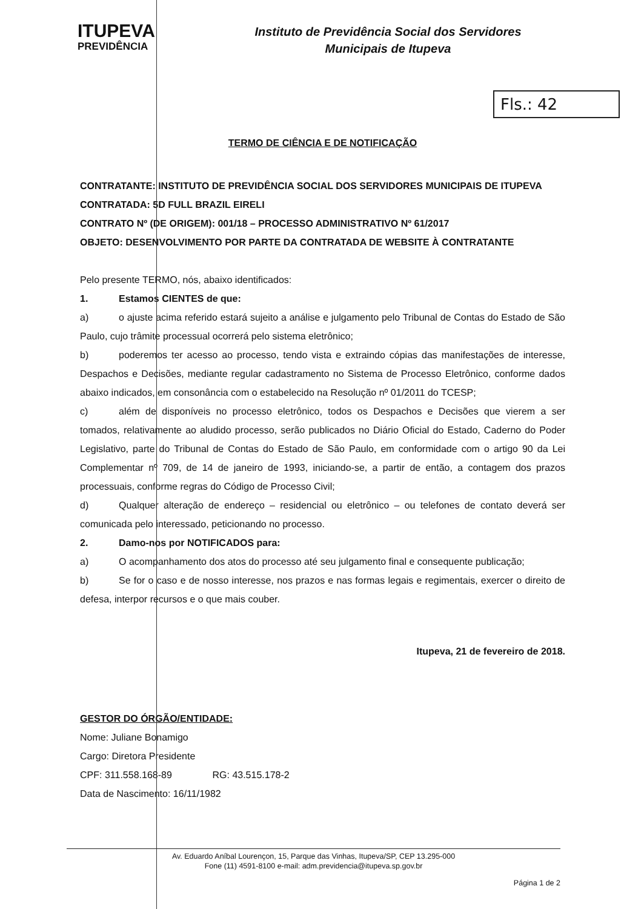ITUPEVA
PREVIDÊNCIA
Instituto de Previdência Social dos Servidores
Municipais de Itupeva
Fls.: 42
TERMO DE CIÊNCIA E DE NOTIFICAÇÃO
CONTRATANTE: INSTITUTO DE PREVIDÊNCIA SOCIAL DOS SERVIDORES MUNICIPAIS DE ITUPEVA
CONTRATADA: 5D FULL BRAZIL EIRELI
CONTRATO Nº (DE ORIGEM): 001/18 – PROCESSO ADMINISTRATIVO Nº 61/2017
OBJETO: DESENVOLVIMENTO POR PARTE DA CONTRATADA DE WEBSITE À CONTRATANTE
Pelo presente TERMO, nós, abaixo identificados:
1. Estamos CIENTES de que:
a) o ajuste acima referido estará sujeito a análise e julgamento pelo Tribunal de Contas do Estado de São Paulo, cujo trâmite processual ocorrerá pelo sistema eletrônico;
b) poderemos ter acesso ao processo, tendo vista e extraindo cópias das manifestações de interesse, Despachos e Decisões, mediante regular cadastramento no Sistema de Processo Eletrônico, conforme dados abaixo indicados, em consonância com o estabelecido na Resolução nº 01/2011 do TCESP;
c) além de disponíveis no processo eletrônico, todos os Despachos e Decisões que vierem a ser tomados, relativamente ao aludido processo, serão publicados no Diário Oficial do Estado, Caderno do Poder Legislativo, parte do Tribunal de Contas do Estado de São Paulo, em conformidade com o artigo 90 da Lei Complementar nº 709, de 14 de janeiro de 1993, iniciando-se, a partir de então, a contagem dos prazos processuais, conforme regras do Código de Processo Civil;
d) Qualquer alteração de endereço – residencial ou eletrônico – ou telefones de contato deverá ser comunicada pelo interessado, peticionando no processo.
2. Damo-nos por NOTIFICADOS para:
a) O acompanhamento dos atos do processo até seu julgamento final e consequente publicação;
b) Se for o caso e de nosso interesse, nos prazos e nas formas legais e regimentais, exercer o direito de defesa, interpor recursos e o que mais couber.
Itupeva, 21 de fevereiro de 2018.
GESTOR DO ÓRGÃO/ENTIDADE:
Nome: Juliane Bonamigo
Cargo: Diretora Presidente
CPF: 311.558.168-89 RG: 43.515.178-2
Data de Nascimento: 16/11/1982
Av. Eduardo Aníbal Lourençon, 15, Parque das Vinhas, Itupeva/SP, CEP 13.295-000
Fone (11) 4591-8100 e-mail: adm.previdencia@itupeva.sp.gov.br
Página 1 de 2